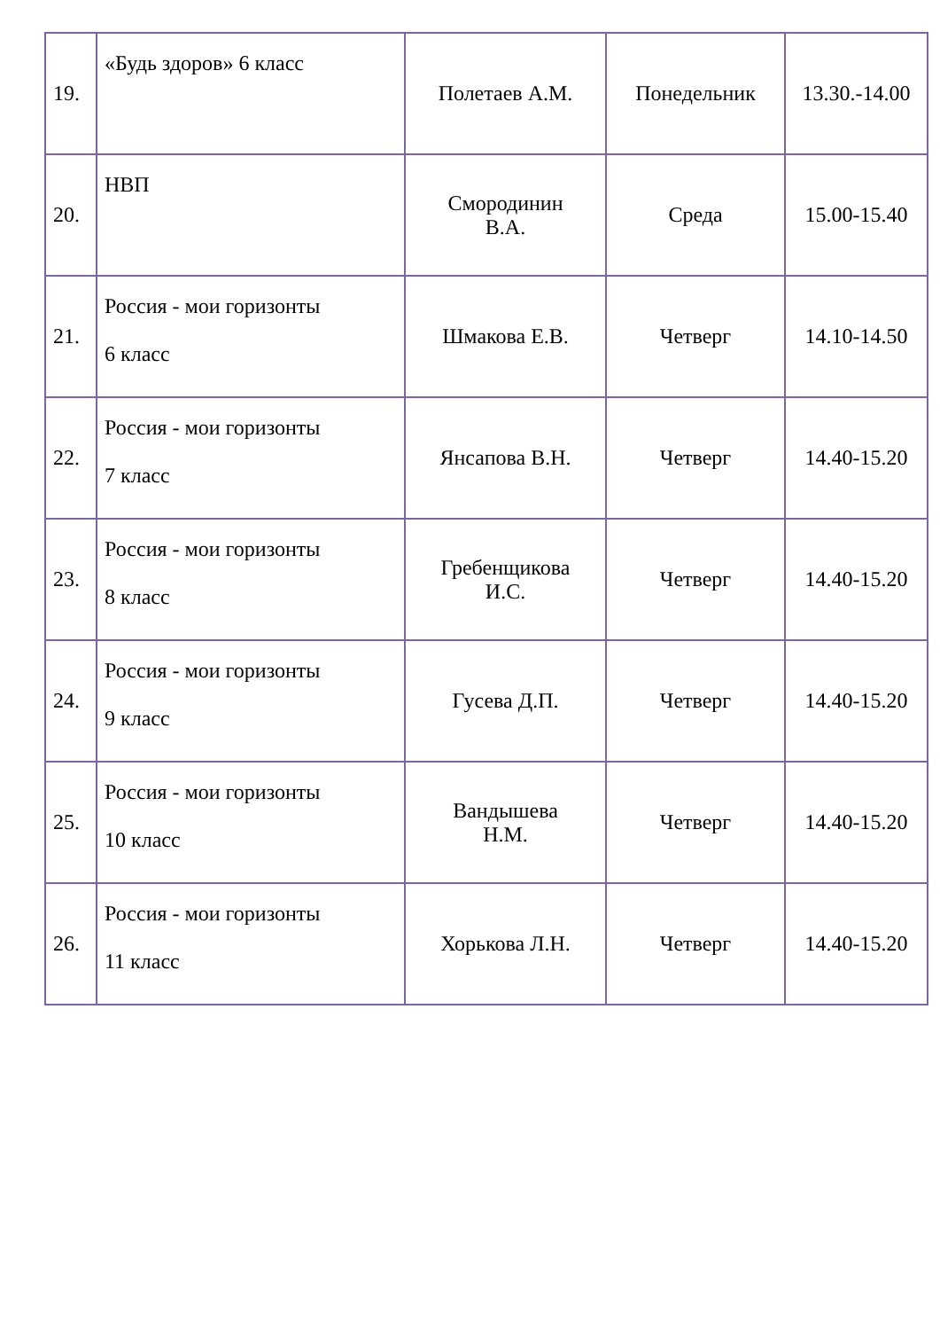| 19. | «Будь здоров» 6 класс | Полетаев А.М. | Понедельник | 13.30.-14.00 |
| 20. | НВП | Смородинин В.А. | Среда | 15.00-15.40 |
| 21. | Россия - мои горизонты 6 класс | Шмакова Е.В. | Четверг | 14.10-14.50 |
| 22. | Россия - мои горизонты 7 класс | Янсапова В.Н. | Четверг | 14.40-15.20 |
| 23. | Россия - мои горизонты 8 класс | Гребенщикова И.С. | Четверг | 14.40-15.20 |
| 24. | Россия - мои горизонты 9 класс | Гусева Д.П. | Четверг | 14.40-15.20 |
| 25. | Россия - мои горизонты 10 класс | Вандышева Н.М. | Четверг | 14.40-15.20 |
| 26. | Россия - мои горизонты 11 класс | Хорькова Л.Н. | Четверг | 14.40-15.20 |